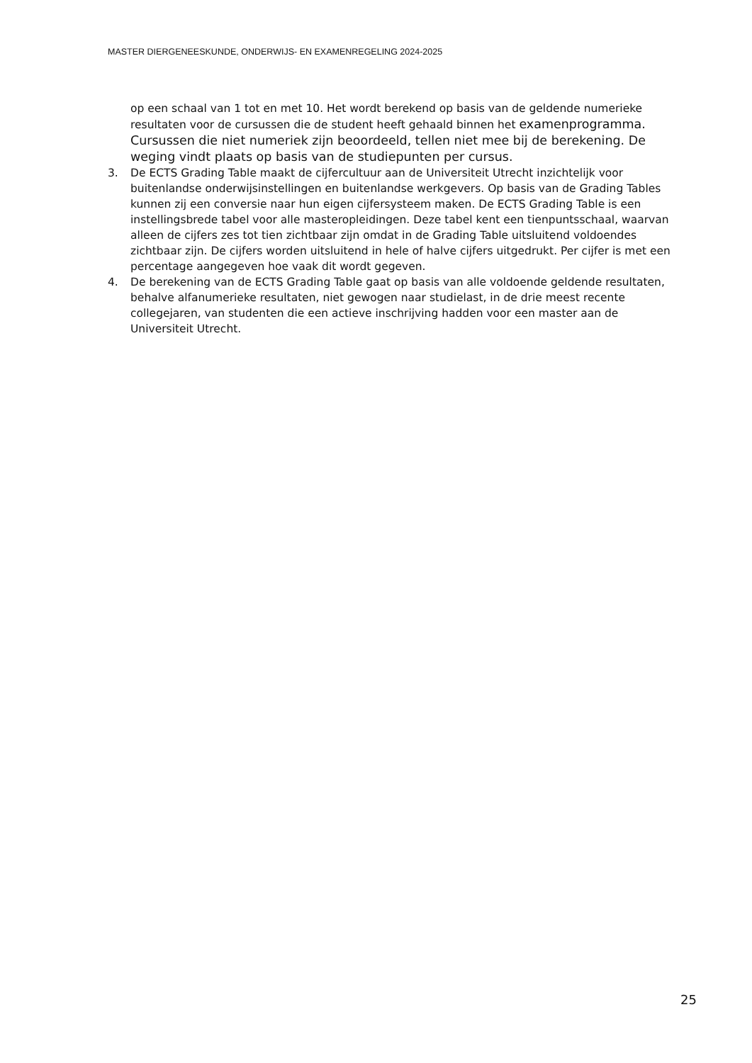MASTER DIERGENEESKUNDE, ONDERWIJS- EN EXAMENREGELING 2024-2025
op een schaal van 1 tot en met 10. Het wordt berekend op basis van de geldende numerieke resultaten voor de cursussen die de student heeft gehaald binnen het examenprogramma. Cursussen die niet numeriek zijn beoordeeld, tellen niet mee bij de berekening. De weging vindt plaats op basis van de studiepunten per cursus.
3. De ECTS Grading Table maakt de cijfercultuur aan de Universiteit Utrecht inzichtelijk voor buitenlandse onderwijsinstellingen en buitenlandse werkgevers. Op basis van de Grading Tables kunnen zij een conversie naar hun eigen cijfersysteem maken. De ECTS Grading Table is een instellingsbrede tabel voor alle masteropleidingen. Deze tabel kent een tienpuntsschaal, waarvan alleen de cijfers zes tot tien zichtbaar zijn omdat in de Grading Table uitsluitend voldoendes zichtbaar zijn. De cijfers worden uitsluitend in hele of halve cijfers uitgedrukt. Per cijfer is met een percentage aangegeven hoe vaak dit wordt gegeven.
4. De berekening van de ECTS Grading Table gaat op basis van alle voldoende geldende resultaten, behalve alfanumerieke resultaten, niet gewogen naar studielast, in de drie meest recente collegejaren, van studenten die een actieve inschrijving hadden voor een master aan de Universiteit Utrecht.
25